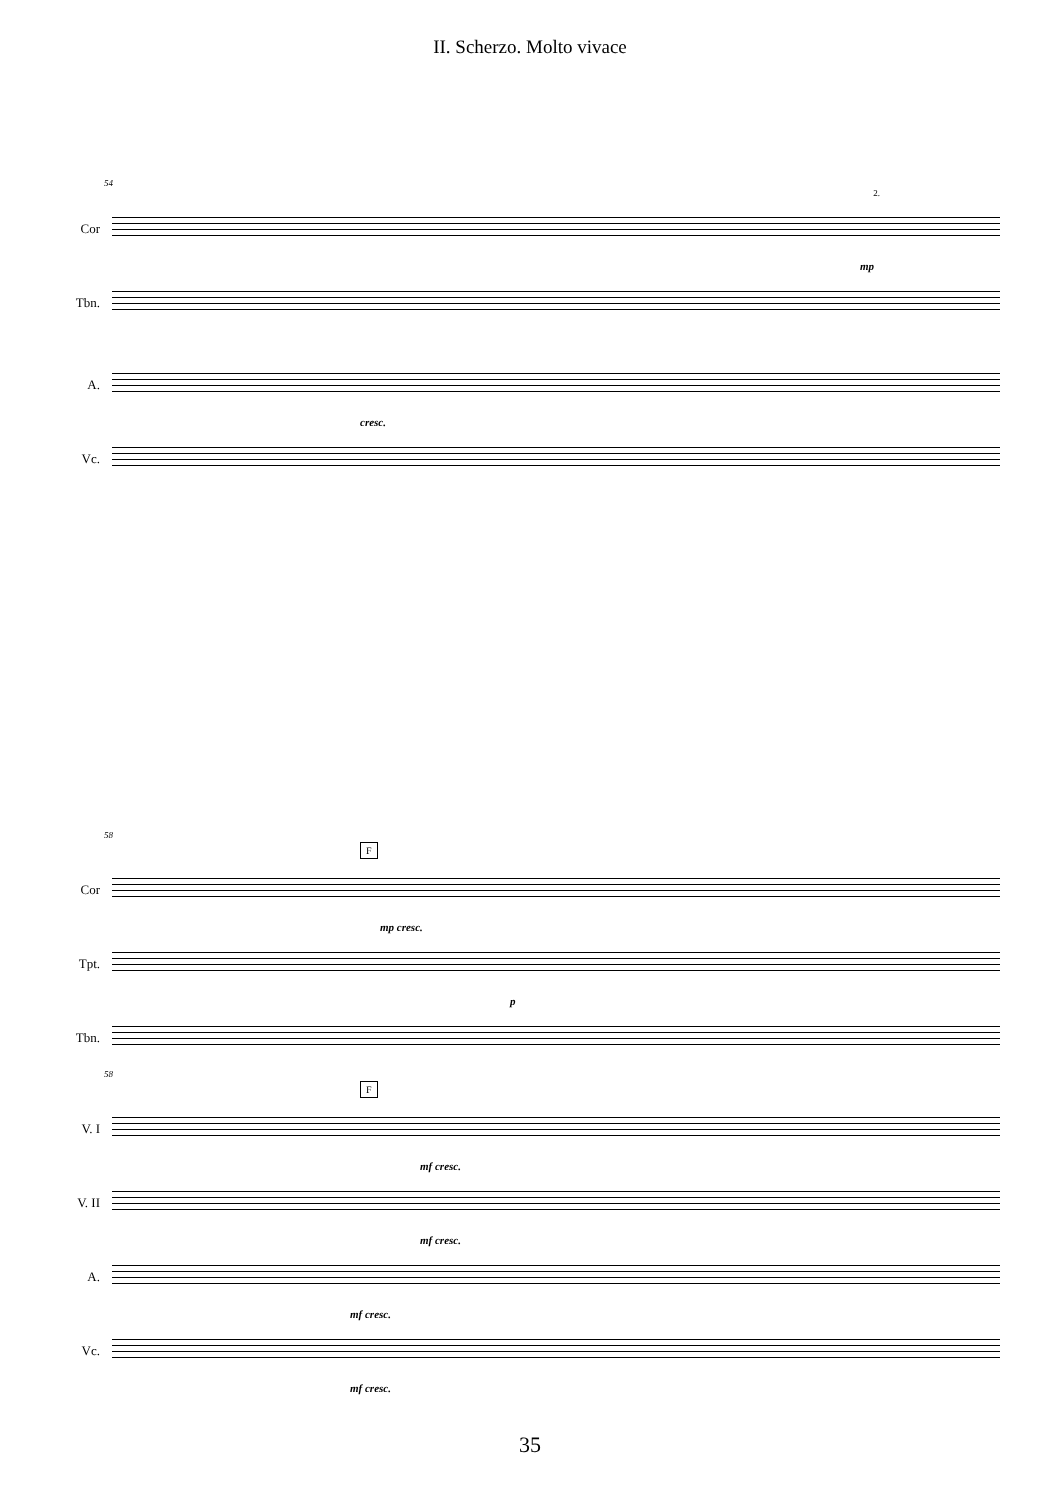II. Scherzo. Molto vivace
54
2.
Cor
mp
Tbn.
A.
cresc.
Vc.
58
F
Cor
mp cresc.
Tpt.
p
Tbn.
58
F
V. I
mf cresc.
V. II
mf cresc.
A.
mf cresc.
Vc.
mf cresc.
35